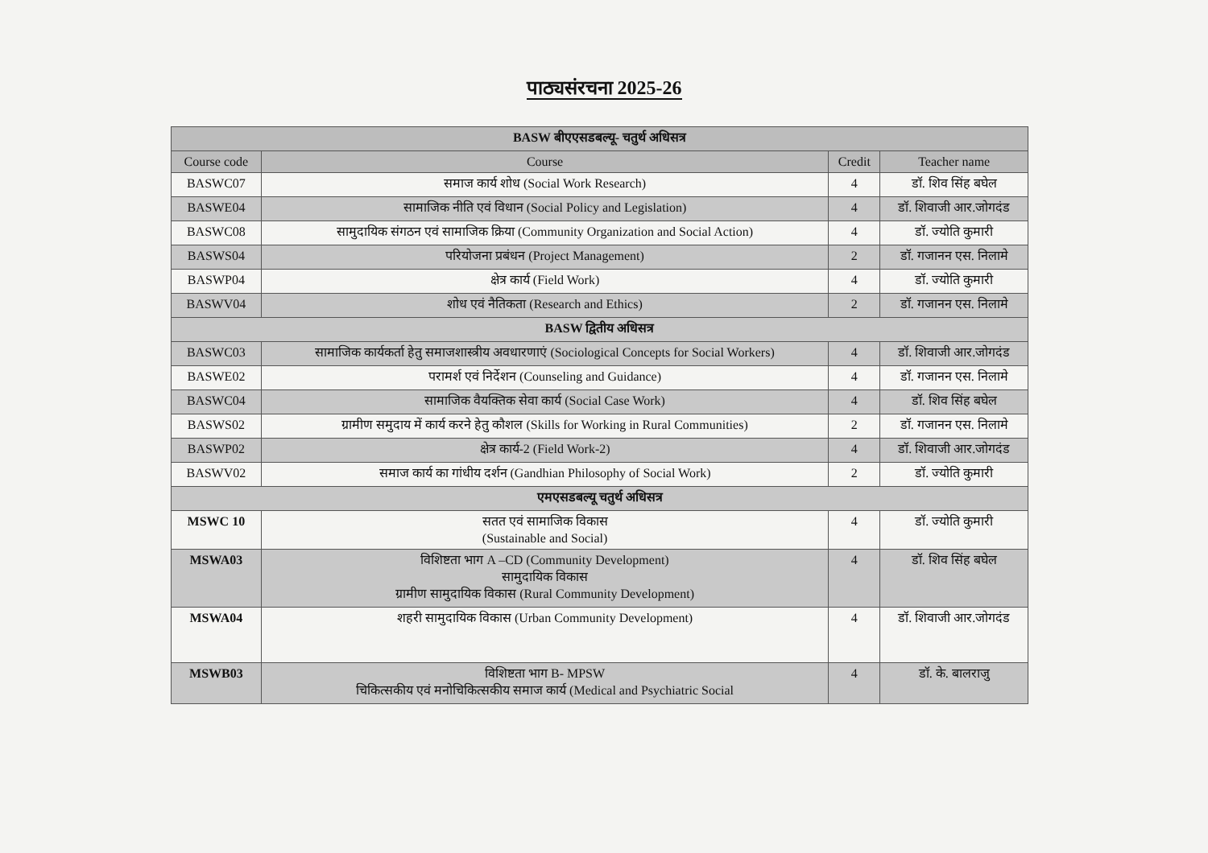पाठ्यसंरचना 2025-26
| BASW बीएएसडबल्यू- चतुर्थ अधिसत्र | | | |
| --- | --- | --- | --- |
| Course code | Course | Credit | Teacher name |
| BASWC07 | समाज कार्य शोध (Social Work Research) | 4 | डॉ. शिव सिंह बघेल |
| BASWE04 | सामाजिक नीति एवं विधान (Social Policy and Legislation) | 4 | डॉ. शिवाजी आर.जोगदंड |
| BASWC08 | सामुदायिक संगठन एवं सामाजिक क्रिया (Community Organization and Social Action) | 4 | डॉ. ज्योति कुमारी |
| BASWS04 | परियोजना प्रबंधन (Project Management) | 2 | डॉ. गजानन एस. निलामे |
| BASWP04 | क्षेत्र कार्य (Field Work) | 4 | डॉ. ज्योति कुमारी |
| BASWV04 | शोध एवं नैतिकता (Research and Ethics) | 2 | डॉ. गजानन एस. निलामे |
| BASW द्वितीय अधिसत्र | | | |
| BASWC03 | सामाजिक कार्यकर्ता हेतु समाजशास्त्रीय अवधारणाएं (Sociological Concepts for Social Workers) | 4 | डॉ. शिवाजी आर.जोगदंड |
| BASWE02 | परामर्श एवं निर्देशन (Counseling and Guidance) | 4 | डॉ. गजानन एस. निलामे |
| BASWC04 | सामाजिक वैयक्तिक सेवा कार्य (Social Case Work) | 4 | डॉ. शिव सिंह बघेल |
| BASWS02 | ग्रामीण समुदाय में कार्य करने हेतु कौशल (Skills for Working in Rural Communities) | 2 | डॉ. गजानन एस. निलामे |
| BASWP02 | क्षेत्र कार्य-2 (Field Work-2) | 4 | डॉ. शिवाजी आर.जोगदंड |
| BASWV02 | समाज कार्य का गांधीय दर्शन (Gandhian Philosophy of Social Work) | 2 | डॉ. ज्योति कुमारी |
| एमएसडबल्यू चतुर्थ अधिसत्र | | | |
| MSWC 10 | सतत एवं सामाजिक विकास (Sustainable and Social) | 4 | डॉ. ज्योति कुमारी |
| MSWA03 | विशिष्टता भाग A –CD (Community Development) सामुदायिक विकास ग्रामीण सामुदायिक विकास (Rural Community Development) | 4 | डॉ. शिव सिंह बघेल |
| MSWA04 | शहरी सामुदायिक विकास (Urban Community Development) | 4 | डॉ. शिवाजी आर.जोगदंड |
| MSWB03 | विशिष्टता भाग B- MPSW चिकित्सकीय एवं मनोचिकित्सकीय समाज कार्य (Medical and Psychiatric Social | 4 | डॉ. के. बालराजु |